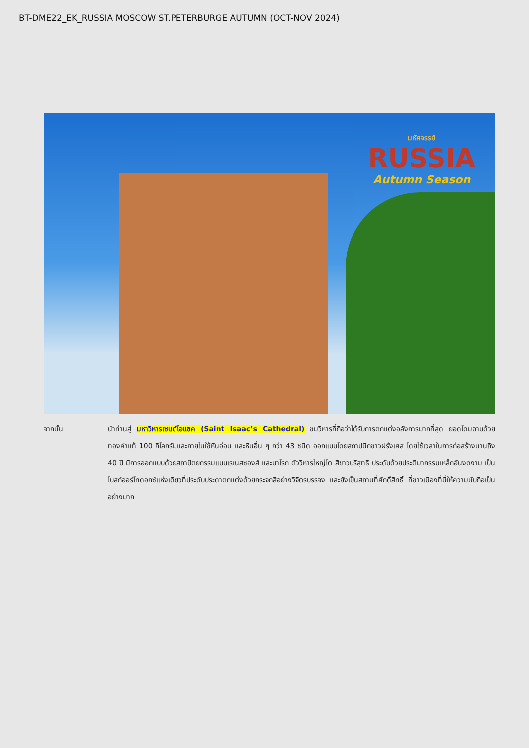BT-DME22_EK_RUSSIA MOSCOW ST.PETERBURGE AUTUMN (OCT-NOV 2024)
มหัศจรรย์
RUSSIA
Autumn Season
จากนั้น นำท่านสู่ มหาวิหารเซนต์ไอแซค (Saint Isaac’s Cathedral) ชมวิหารที่ถือว่าได้รับการตกแต่งอลังการมากที่สุด ยอดโดมฉาบด้วยทองคำแท้ 100 กิโลกรัมและภายในใช้หินอ่อน และหินอื่น ๆ กว่า 43 ชนิด ออกแบบโดยสถาปนิกชาวฝรั่งเศส โดยใช้เวลาในการก่อสร้างนานถึง 40 ปี มีการออกแบบด้วยสถาปัตยกรรมแบบเรเนสซองส์ และบาโรก ตัววิหารใหญ่โต สีขาวบริสุทธิ ประดับด้วยประติมากรรมเหล็กอันงดงาม เป็นโบสถ์ออร์โทดอกซ์แห่งเดียวที่ประดับประดาตกแต่งด้วยกระจกสีอย่างวิจิตรบรรจง และยังเป็นสถานที่ศักดิ์สิทธิ์ ที่ชาวเมืองที่นี่ให้ความนับถือเป็นอย่างมาก